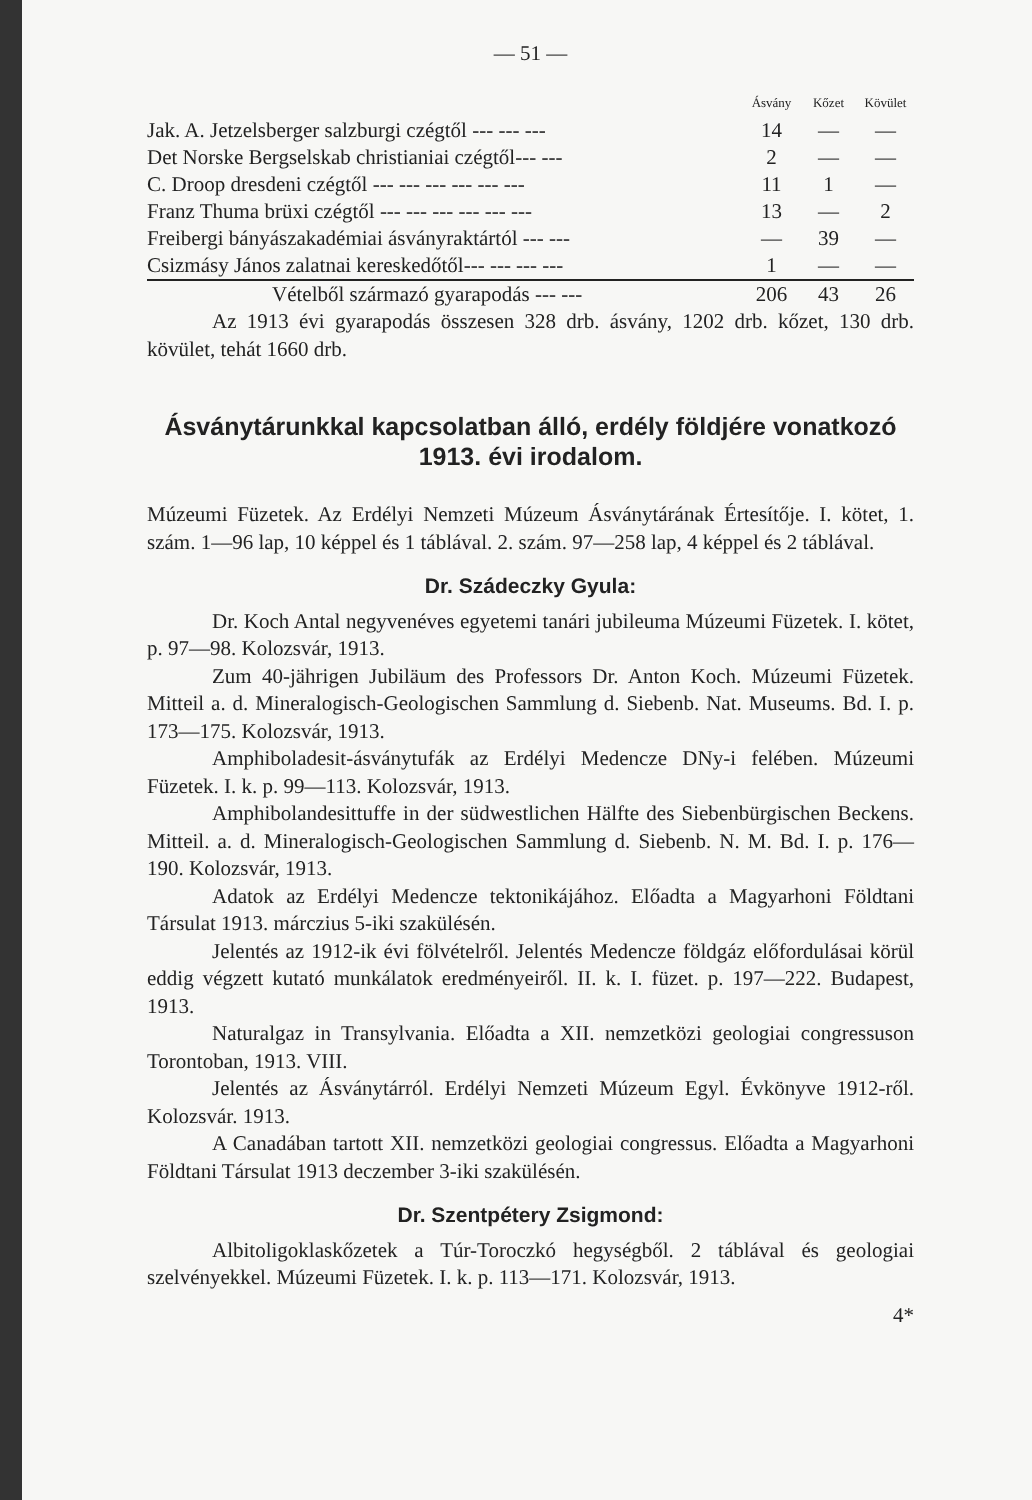— 51 —
| | Ásvány | Kőzet | Kövület |
| --- | --- | --- | --- |
| Jak. A. Jetzelsberger salzburgi czégtől --- --- --- | 14 | — | — |
| Det Norske Bergselskab christianiai czégtől--- --- | 2 | — | — |
| C. Droop dresdeni czégtől --- --- --- --- --- --- | 11 | 1 | — |
| Franz Thuma brüxi czégtől --- --- --- --- --- --- | 13 | — | 2 |
| Freibergi bányászakadémiai ásványraktártól --- --- | — | 39 | — |
| Csizmásy János zalatnai kereskedőtől--- --- --- --- | 1 | — | — |
| Vételből származó gyarapodás --- --- | 206 | 43 | 26 |
Az 1913 évi gyarapodás összesen 328 drb. ásvány, 1202 drb. kőzet, 130 drb. kövület, tehát 1660 drb.
Ásványtárunkkal kapcsolatban álló, erdély földjére vonatkozó 1913. évi irodalom.
Múzeumi Füzetek. Az Erdélyi Nemzeti Múzeum Ásványtárának Értesítője. I. kötet, 1. szám. 1—96 lap, 10 képpel és 1 táblával. 2. szám. 97—258 lap, 4 képpel és 2 táblával.
Dr. Szádeczky Gyula:
Dr. Koch Antal negyvenéves egyetemi tanári jubileuma Múzeumi Füzetek. I. kötet, p. 97—98. Kolozsvár, 1913.
Zum 40-jährigen Jubiläum des Professors Dr. Anton Koch. Múzeumi Füzetek. Mitteil a. d. Mineralogisch-Geologischen Sammlung d. Siebenb. Nat. Museums. Bd. I. p. 173—175. Kolozsvár, 1913.
Amphiboladesit-ásványtufák az Erdélyi Medencze DNy-i felében. Múzeumi Füzetek. I. k. p. 99—113. Kolozsvár, 1913.
Amphibolandesittuffe in der südwestlichen Hälfte des Siebenbürgischen Beckens. Mitteil. a. d. Mineralogisch-Geologischen Sammlung d. Siebenb. N. M. Bd. I. p. 176—190. Kolozsvár, 1913.
Adatok az Erdélyi Medencze tektonikájához. Előadta a Magyarhoni Földtani Társulat 1913. márczius 5-iki szakülésén.
Jelentés az 1912-ik évi fölvételről. Jelentés Medencze földgáz előfordulásai körül eddig végzett kutató munkálatok eredményeiről. II. k. I. füzet. p. 197—222. Budapest, 1913.
Naturalgaz in Transylvania. Előadta a XII. nemzetközi geologiai congressuson Torontoban, 1913. VIII.
Jelentés az Ásványtárról. Erdélyi Nemzeti Múzeum Egyl. Évkönyve 1912-ről. Kolozsvár. 1913.
A Canadában tartott XII. nemzetközi geologiai congressus. Előadta a Magyarhoni Földtani Társulat 1913 deczember 3-iki szakülésén.
Dr. Szentpétery Zsigmond:
Albitoligoklaskőzetek a Túr-Toroczkó hegységből. 2 táblával és geologiai szelvényekkel. Múzeumi Füzetek. I. k. p. 113—171. Kolozsvár, 1913.
4*